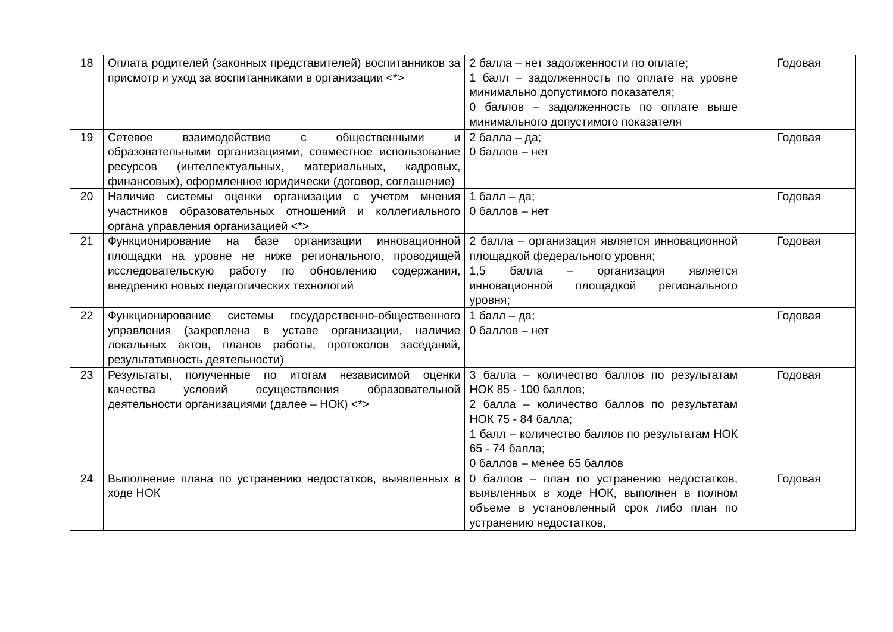| 18 | Оплата родителей (законных представителей) воспитанников за присмотр и уход за воспитанниками в организации <*> | 2 балла – нет задолженности по оплате; 1 балл – задолженность по оплате на уровне минимально допустимого показателя; 0 баллов – задолженность по оплате выше минимального допустимого показателя | Годовая |
| 19 | Сетевое взаимодействие с общественными и образовательными организациями, совместное использование ресурсов (интеллектуальных, материальных, кадровых, финансовых), оформленное юридически (договор, соглашение) | 2 балла – да; 0 баллов – нет | Годовая |
| 20 | Наличие системы оценки организации с учетом мнения участников образовательных отношений и коллегиального органа управления организацией <*> | 1 балл – да; 0 баллов – нет | Годовая |
| 21 | Функционирование на базе организации инновационной площадки на уровне не ниже регионального, проводящей исследовательскую работу по обновлению содержания, внедрению новых педагогических технологий | 2 балла – организация является инновационной площадкой федерального уровня; 1,5 балла – организация является инновационной площадкой регионального уровня; | Годовая |
| 22 | Функционирование системы государственно-общественного управления (закреплена в уставе организации, наличие локальных актов, планов работы, протоколов заседаний, результативность деятельности) | 1 балл – да; 0 баллов – нет | Годовая |
| 23 | Результаты, полученные по итогам независимой оценки качества условий осуществления образовательной деятельности организациями (далее – НОК) <*> | 3 балла – количество баллов по результатам НОК 85 - 100 баллов; 2 балла – количество баллов по результатам НОК 75 - 84 балла; 1 балл – количество баллов по результатам НОК 65 - 74 балла; 0 баллов – менее 65 баллов | Годовая |
| 24 | Выполнение плана по устранению недостатков, выявленных в ходе НОК | 0 баллов – план по устранению недостатков, выявленных в ходе НОК, выполнен в полном объеме в установленный срок либо план по устранению недостатков, | Годовая |